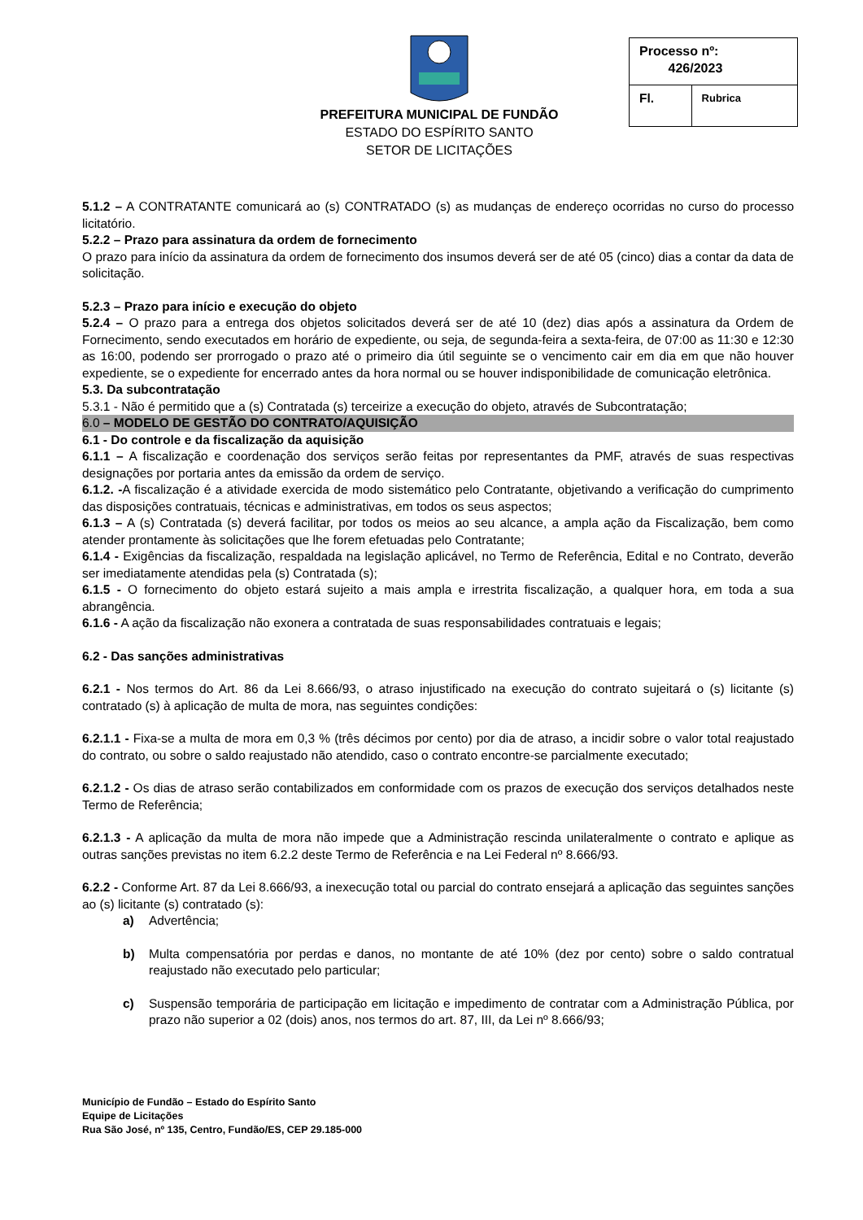PREFEITURA MUNICIPAL DE FUNDÃO
ESTADO DO ESPÍRITO SANTO
SETOR DE LICITAÇÕES
| Processo nº: 426/2023 | |
| Fl. | Rubrica |
5.1.2 – A CONTRATANTE comunicará ao (s) CONTRATADO (s) as mudanças de endereço ocorridas no curso do processo licitatório.
5.2.2 – Prazo para assinatura da ordem de fornecimento
O prazo para início da assinatura da ordem de fornecimento dos insumos deverá ser de até 05 (cinco) dias a contar da data de solicitação.
5.2.3 – Prazo para início e execução do objeto
5.2.4 – O prazo para a entrega dos objetos solicitados deverá ser de até 10 (dez) dias após a assinatura da Ordem de Fornecimento, sendo executados em horário de expediente, ou seja, de segunda-feira a sexta-feira, de 07:00 as 11:30 e 12:30 as 16:00, podendo ser prorrogado o prazo até o primeiro dia útil seguinte se o vencimento cair em dia em que não houver expediente, se o expediente for encerrado antes da hora normal ou se houver indisponibilidade de comunicação eletrônica.
5.3. Da subcontratação
5.3.1 - Não é permitido que a (s) Contratada (s) terceirize a execução do objeto, através de Subcontratação;
6.0 – MODELO DE GESTÃO DO CONTRATO/AQUISIÇÃO
6.1 - Do controle e da fiscalização da aquisição
6.1.1 – A fiscalização e coordenação dos serviços serão feitas por representantes da PMF, através de suas respectivas designações por portaria antes da emissão da ordem de serviço.
6.1.2. -A fiscalização é a atividade exercida de modo sistemático pelo Contratante, objetivando a verificação do cumprimento das disposições contratuais, técnicas e administrativas, em todos os seus aspectos;
6.1.3 – A (s) Contratada (s) deverá facilitar, por todos os meios ao seu alcance, a ampla ação da Fiscalização, bem como atender prontamente às solicitações que lhe forem efetuadas pelo Contratante;
6.1.4 - Exigências da fiscalização, respaldada na legislação aplicável, no Termo de Referência, Edital e no Contrato, deverão ser imediatamente atendidas pela (s) Contratada (s);
6.1.5 - O fornecimento do objeto estará sujeito a mais ampla e irrestrita fiscalização, a qualquer hora, em toda a sua abrangência.
6.1.6 - A ação da fiscalização não exonera a contratada de suas responsabilidades contratuais e legais;
6.2 - Das sanções administrativas
6.2.1 - Nos termos do Art. 86 da Lei 8.666/93, o atraso injustificado na execução do contrato sujeitará o (s) licitante (s) contratado (s) à aplicação de multa de mora, nas seguintes condições:
6.2.1.1 - Fixa-se a multa de mora em 0,3 % (três décimos por cento) por dia de atraso, a incidir sobre o valor total reajustado do contrato, ou sobre o saldo reajustado não atendido, caso o contrato encontre-se parcialmente executado;
6.2.1.2 - Os dias de atraso serão contabilizados em conformidade com os prazos de execução dos serviços detalhados neste Termo de Referência;
6.2.1.3 - A aplicação da multa de mora não impede que a Administração rescinda unilateralmente o contrato e aplique as outras sanções previstas no item 6.2.2 deste Termo de Referência e na Lei Federal nº 8.666/93.
6.2.2 - Conforme Art. 87 da Lei 8.666/93, a inexecução total ou parcial do contrato ensejará a aplicação das seguintes sanções ao (s) licitante (s) contratado (s):
a) Advertência;
b) Multa compensatória por perdas e danos, no montante de até 10% (dez por cento) sobre o saldo contratual reajustado não executado pelo particular;
c) Suspensão temporária de participação em licitação e impedimento de contratar com a Administração Pública, por prazo não superior a 02 (dois) anos, nos termos do art. 87, III, da Lei nº 8.666/93;
Município de Fundão – Estado do Espírito Santo
Equipe de Licitações
Rua São José, nº 135, Centro, Fundão/ES, CEP 29.185-000